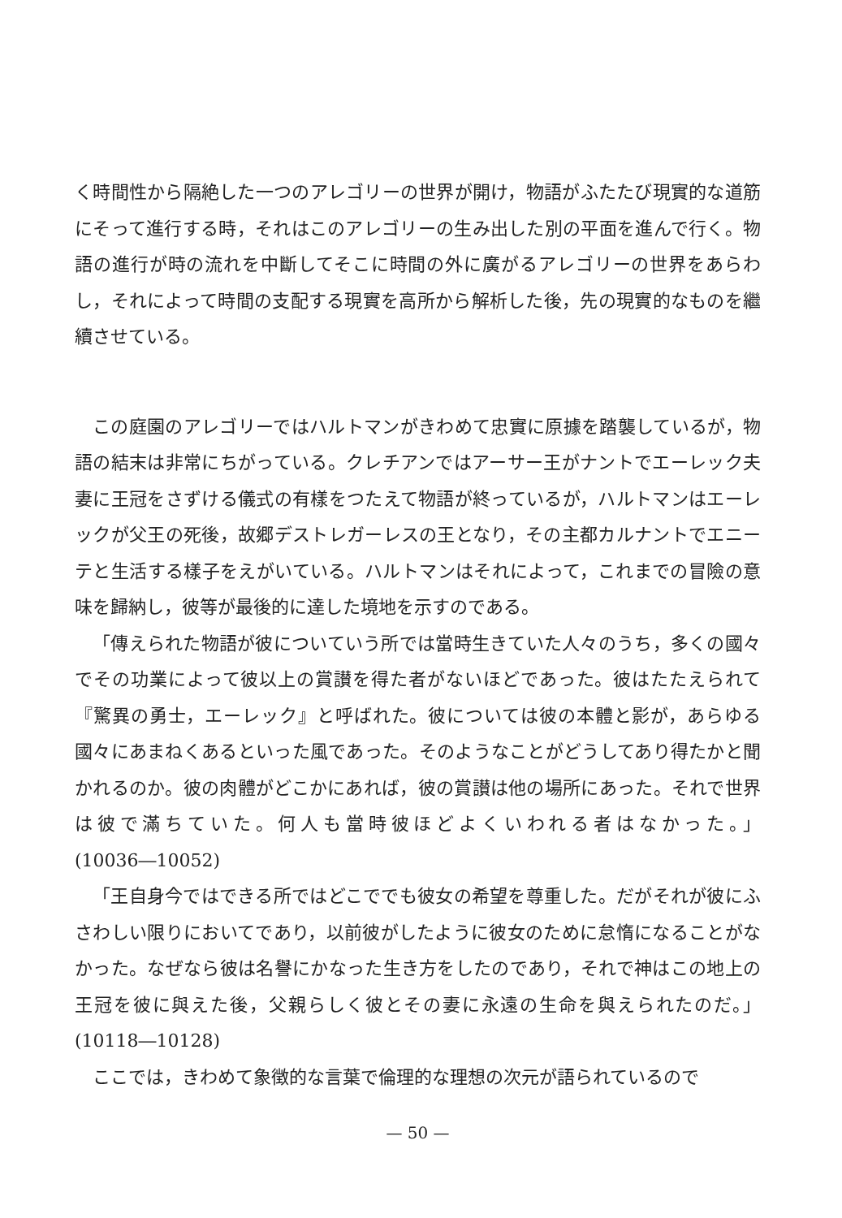く時間性から隔絶した一つのアレゴリーの世界が開け，物語がふたたび現實的な道筋にそって進行する時，それはこのアレゴリーの生み出した別の平面を進んで行く。物語の進行が時の流れを中斷してそこに時間の外に廣がるアレゴリーの世界をあらわし，それによって時間の支配する現實を高所から解析した後，先の現實的なものを繼續させている。
この庭園のアレゴリーではハルトマンがきわめて忠實に原據を踏襲しているが，物語の結末は非常にちがっている。クレチアンではアーサー王がナントでエーレック夫妻に王冠をさずける儀式の有樣をつたえて物語が終っているが，ハルトマンはエーレックが父王の死後，故郷デストレガーレスの王となり，その主都カルナントでエニーテと生活する樣子をえがいている。ハルトマンはそれによって，これまでの冒險の意味を歸納し，彼等が最後的に達した境地を示すのである。
「傳えられた物語が彼についていう所では當時生きていた人々のうち，多くの國々でその功業によって彼以上の賞讃を得た者がないほどであった。彼はたたえられて『驚異の勇士，エーレック』と呼ばれた。彼については彼の本體と影が，あらゆる國々にあまねくあるといった風であった。そのようなことがどうしてあり得たかと聞かれるのか。彼の肉體がどこかにあれば，彼の賞讃は他の場所にあった。それで世界は彼で滿ちていた。何人も當時彼ほどよくいわれる者はなかった。」(10036―10052)
「王自身今ではできる所ではどこででも彼女の希望を尊重した。だがそれが彼にふさわしい限りにおいてであり，以前彼がしたように彼女のために怠惰になることがなかった。なぜなら彼は名譽にかなった生き方をしたのであり，それで神はこの地上の王冠を彼に與えた後，父親らしく彼とその妻に永遠の生命を與えられたのだ。」(10118―10128)
ここでは，きわめて象徴的な言葉で倫理的な理想の次元が語られているので
— 50 —